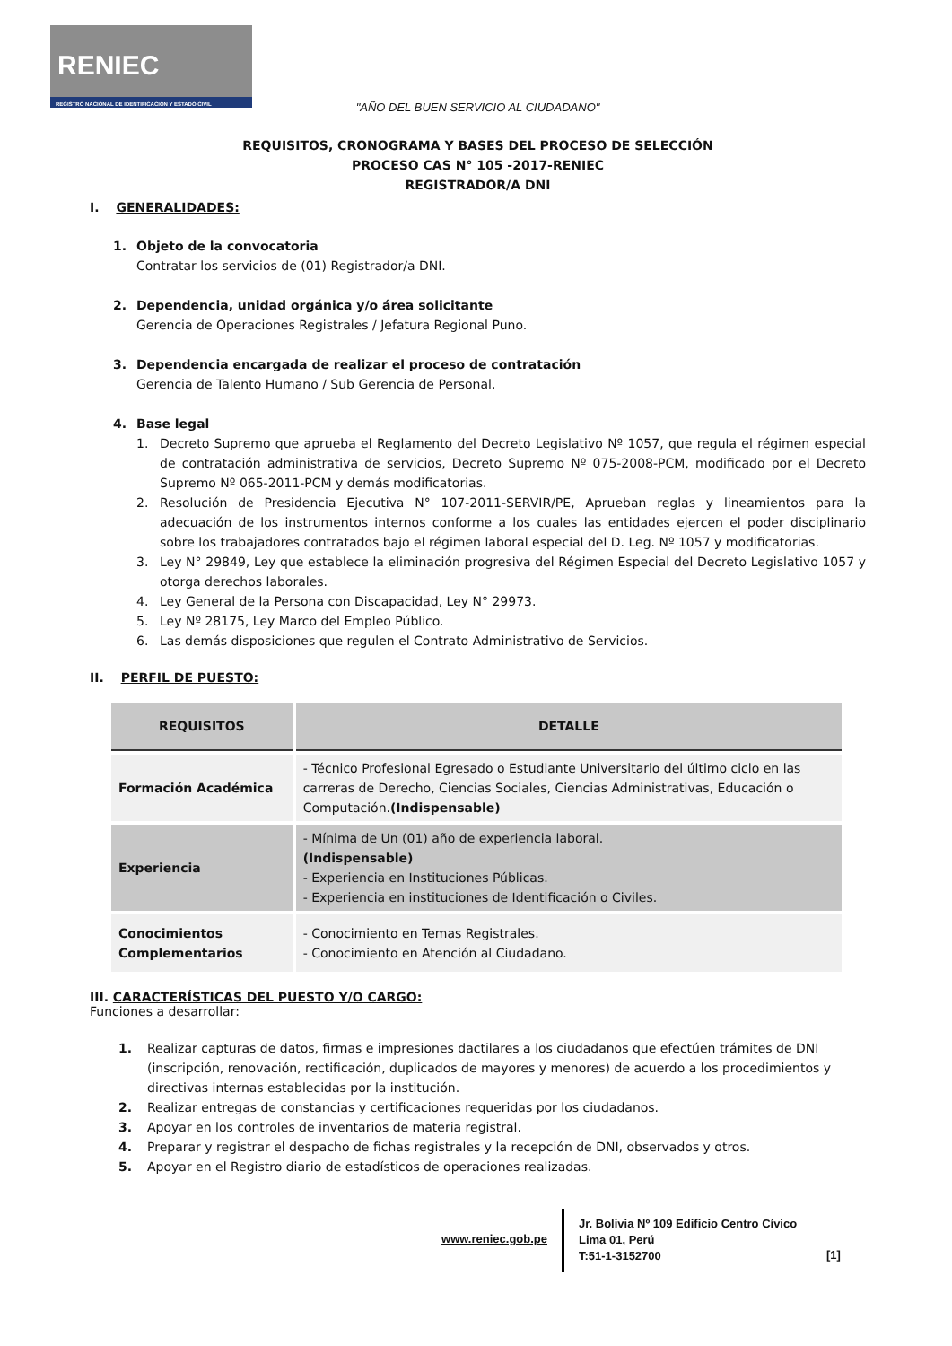RENIEC
REGISTRO NACIONAL DE IDENTIFICACIÓN Y ESTADO CIVIL
"AÑO DEL BUEN SERVICIO AL CIUDADANO"
REQUISITOS, CRONOGRAMA Y BASES DEL PROCESO DE SELECCIÓN
PROCESO CAS N° 105 -2017-RENIEC
REGISTRADOR/A DNI
I. GENERALIDADES:
1. Objeto de la convocatoria
Contratar los servicios de (01) Registrador/a DNI.
2. Dependencia, unidad orgánica y/o área solicitante
Gerencia de Operaciones Registrales / Jefatura Regional Puno.
3. Dependencia encargada de realizar el proceso de contratación
Gerencia de Talento Humano / Sub Gerencia de Personal.
4. Base legal
1. Decreto Supremo que aprueba el Reglamento del Decreto Legislativo Nº 1057, que regula el régimen especial de contratación administrativa de servicios, Decreto Supremo Nº 075-2008-PCM, modificado por el Decreto Supremo Nº 065-2011-PCM y demás modificatorias.
2. Resolución de Presidencia Ejecutiva N° 107-2011-SERVIR/PE, Aprueban reglas y lineamientos para la adecuación de los instrumentos internos conforme a los cuales las entidades ejercen el poder disciplinario sobre los trabajadores contratados bajo el régimen laboral especial del D. Leg. Nº 1057 y modificatorias.
3. Ley N° 29849, Ley que establece la eliminación progresiva del Régimen Especial del Decreto Legislativo 1057 y otorga derechos laborales.
4. Ley General de la Persona con Discapacidad, Ley N° 29973.
5. Ley Nº 28175, Ley Marco del Empleo Público.
6. Las demás disposiciones que regulen el Contrato Administrativo de Servicios.
II. PERFIL DE PUESTO:
| REQUISITOS | DETALLE |
| --- | --- |
| Formación Académica | - Técnico Profesional Egresado o Estudiante Universitario del último ciclo en las carreras de Derecho, Ciencias Sociales, Ciencias Administrativas, Educación o Computación. (Indispensable) |
| Experiencia | - Mínima de Un (01) año de experiencia laboral. (Indispensable) - Experiencia en Instituciones Públicas. - Experiencia en instituciones de Identificación o Civiles. |
| Conocimientos Complementarios | - Conocimiento en Temas Registrales. - Conocimiento en Atención al Ciudadano. |
III. CARACTERÍSTICAS DEL PUESTO Y/O CARGO:
Funciones a desarrollar:
1. Realizar capturas de datos, firmas e impresiones dactilares a los ciudadanos que efectúen trámites de DNI (inscripción, renovación, rectificación, duplicados de mayores y menores) de acuerdo a los procedimientos y directivas internas establecidas por la institución.
2. Realizar entregas de constancias y certificaciones requeridas por los ciudadanos.
3. Apoyar en los controles de inventarios de materia registral.
4. Preparar y registrar el despacho de fichas registrales y la recepción de DNI, observados y otros.
5. Apoyar en el Registro diario de estadísticos de operaciones realizadas.
www.reniec.gob.pe
Jr. Bolivia Nº 109 Edificio Centro Cívico
Lima 01, Perú
T:51-1-3152700
[1]